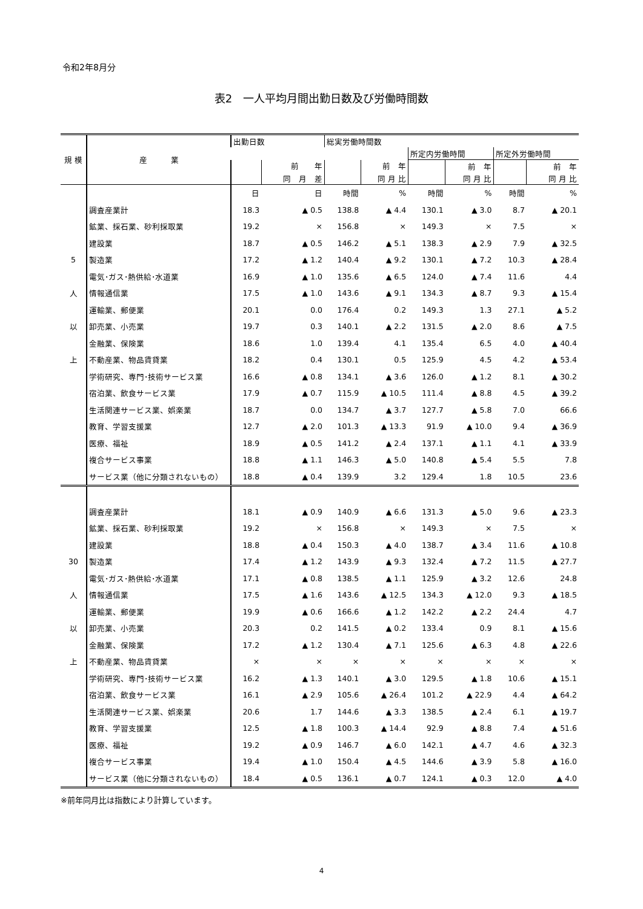令和2年8月分
表2　一人平均月間出勤日数及び労働時間数
| 規 模 | 産 業 | 出勤日数 | | 総実労働時間数 | | | | | |
| --- | --- | --- | --- | --- | --- | --- | --- | --- | --- |
| | | | | | | 所定内労働時間 | | 所定外労働時間 | |
| | | | 前 年 | | 前 年 | | 前 年 | | 前 年 |
| | | | 同 月 差 | | 同 月 比 | | 同 月 比 | | 同 月 比 |
| | | 日 | 日 | 時間 | % | 時間 | % | 時間 | % |
| | 調査産業計 | 18.3 | ▲ 0.5 | 138.8 | ▲ 4.4 | 130.1 | ▲ 3.0 | 8.7 | ▲ 20.1 |
| | 鉱業、採石業、砂利採取業 | 19.2 | × | 156.8 | × | 149.3 | × | 7.5 | × |
| | 建設業 | 18.7 | ▲ 0.5 | 146.2 | ▲ 5.1 | 138.3 | ▲ 2.9 | 7.9 | ▲ 32.5 |
| 5 | 製造業 | 17.2 | ▲ 1.2 | 140.4 | ▲ 9.2 | 130.1 | ▲ 7.2 | 10.3 | ▲ 28.4 |
| | 電気･ガス･熱供給･水道業 | 16.9 | ▲ 1.0 | 135.6 | ▲ 6.5 | 124.0 | ▲ 7.4 | 11.6 | 4.4 |
| 人 | 情報通信業 | 17.5 | ▲ 1.0 | 143.6 | ▲ 9.1 | 134.3 | ▲ 8.7 | 9.3 | ▲ 15.4 |
| | 運輸業、郵便業 | 20.1 | 0.0 | 176.4 | 0.2 | 149.3 | 1.3 | 27.1 | ▲ 5.2 |
| 以 | 卸売業、小売業 | 19.7 | 0.3 | 140.1 | ▲ 2.2 | 131.5 | ▲ 2.0 | 8.6 | ▲ 7.5 |
| | 金融業、保険業 | 18.6 | 1.0 | 139.4 | 4.1 | 135.4 | 6.5 | 4.0 | ▲ 40.4 |
| 上 | 不動産業、物品賃貸業 | 18.2 | 0.4 | 130.1 | 0.5 | 125.9 | 4.5 | 4.2 | ▲ 53.4 |
| | 学術研究、専門･技術サービス業 | 16.6 | ▲ 0.8 | 134.1 | ▲ 3.6 | 126.0 | ▲ 1.2 | 8.1 | ▲ 30.2 |
| | 宿泊業、飲食サービス業 | 17.9 | ▲ 0.7 | 115.9 | ▲ 10.5 | 111.4 | ▲ 8.8 | 4.5 | ▲ 39.2 |
| | 生活関連サービス業、娯楽業 | 18.7 | 0.0 | 134.7 | ▲ 3.7 | 127.7 | ▲ 5.8 | 7.0 | 66.6 |
| | 教育、学習支援業 | 12.7 | ▲ 2.0 | 101.3 | ▲ 13.3 | 91.9 | ▲ 10.0 | 9.4 | ▲ 36.9 |
| | 医療、福祉 | 18.9 | ▲ 0.5 | 141.2 | ▲ 2.4 | 137.1 | ▲ 1.1 | 4.1 | ▲ 33.9 |
| | 複合サービス事業 | 18.8 | ▲ 1.1 | 146.3 | ▲ 5.0 | 140.8 | ▲ 5.4 | 5.5 | 7.8 |
| | サービス業（他に分類されないもの） | 18.8 | ▲ 0.4 | 139.9 | 3.2 | 129.4 | 1.8 | 10.5 | 23.6 |
| | 調査産業計 | 18.1 | ▲ 0.9 | 140.9 | ▲ 6.6 | 131.3 | ▲ 5.0 | 9.6 | ▲ 23.3 |
| | 鉱業、採石業、砂利採取業 | 19.2 | × | 156.8 | × | 149.3 | × | 7.5 | × |
| | 建設業 | 18.8 | ▲ 0.4 | 150.3 | ▲ 4.0 | 138.7 | ▲ 3.4 | 11.6 | ▲ 10.8 |
| 30 | 製造業 | 17.4 | ▲ 1.2 | 143.9 | ▲ 9.3 | 132.4 | ▲ 7.2 | 11.5 | ▲ 27.7 |
| | 電気･ガス･熱供給･水道業 | 17.1 | ▲ 0.8 | 138.5 | ▲ 1.1 | 125.9 | ▲ 3.2 | 12.6 | 24.8 |
| 人 | 情報通信業 | 17.5 | ▲ 1.6 | 143.6 | ▲ 12.5 | 134.3 | ▲ 12.0 | 9.3 | ▲ 18.5 |
| | 運輸業、郵便業 | 19.9 | ▲ 0.6 | 166.6 | ▲ 1.2 | 142.2 | ▲ 2.2 | 24.4 | 4.7 |
| 以 | 卸売業、小売業 | 20.3 | 0.2 | 141.5 | ▲ 0.2 | 133.4 | 0.9 | 8.1 | ▲ 15.6 |
| | 金融業、保険業 | 17.2 | ▲ 1.2 | 130.4 | ▲ 7.1 | 125.6 | ▲ 6.3 | 4.8 | ▲ 22.6 |
| 上 | 不動産業、物品賃貸業 | × | × | × | × | × | × | × | × |
| | 学術研究、専門･技術サービス業 | 16.2 | ▲ 1.3 | 140.1 | ▲ 3.0 | 129.5 | ▲ 1.8 | 10.6 | ▲ 15.1 |
| | 宿泊業、飲食サービス業 | 16.1 | ▲ 2.9 | 105.6 | ▲ 26.4 | 101.2 | ▲ 22.9 | 4.4 | ▲ 64.2 |
| | 生活関連サービス業、娯楽業 | 20.6 | 1.7 | 144.6 | ▲ 3.3 | 138.5 | ▲ 2.4 | 6.1 | ▲ 19.7 |
| | 教育、学習支援業 | 12.5 | ▲ 1.8 | 100.3 | ▲ 14.4 | 92.9 | ▲ 8.8 | 7.4 | ▲ 51.6 |
| | 医療、福祉 | 19.2 | ▲ 0.9 | 146.7 | ▲ 6.0 | 142.1 | ▲ 4.7 | 4.6 | ▲ 32.3 |
| | 複合サービス事業 | 19.4 | ▲ 1.0 | 150.4 | ▲ 4.5 | 144.6 | ▲ 3.9 | 5.8 | ▲ 16.0 |
| | サービス業（他に分類されないもの） | 18.4 | ▲ 0.5 | 136.1 | ▲ 0.7 | 124.1 | ▲ 0.3 | 12.0 | ▲ 4.0 |
※前年同月比は指数により計算しています。
4